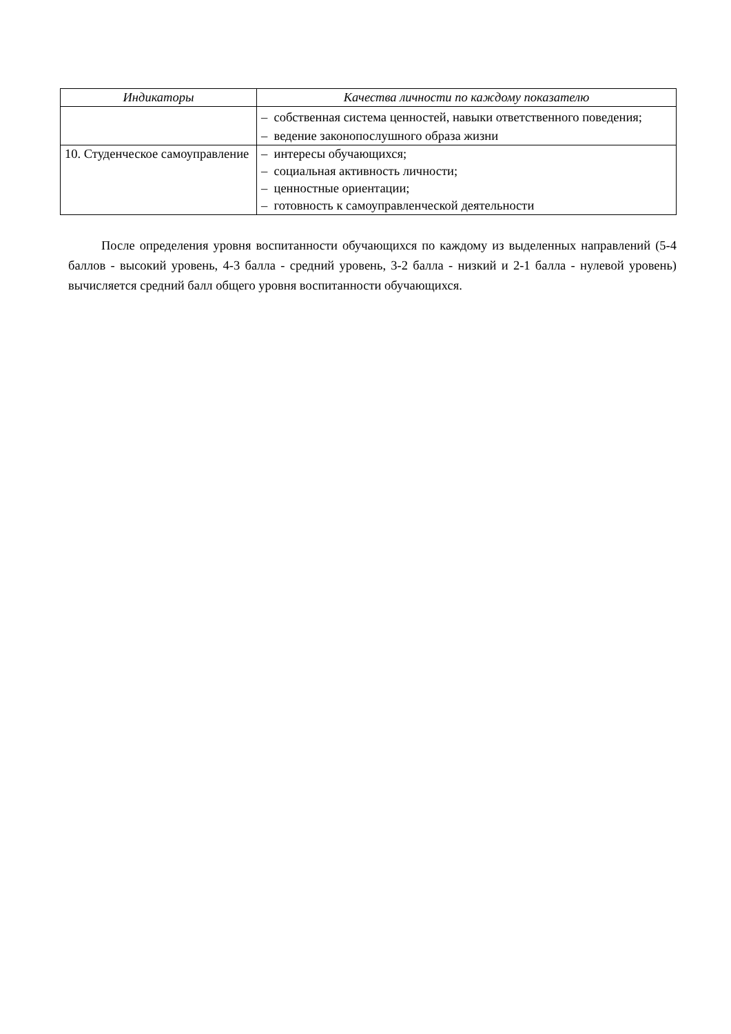| Индикаторы | Качества личности по каждому показателю |
| --- | --- |
| | – собственная система ценностей, навыки ответственного поведения; – ведение законопослушного образа жизни |
| 10. Студенческое самоуправление | – интересы обучающихся; – социальная активность личности; – ценностные ориентации; – готовность к самоуправленческой деятельности |
После определения уровня воспитанности обучающихся по каждому из выделенных направлений (5-4 баллов - высокий уровень, 4-3 балла - средний уровень, 3-2 балла - низкий и 2-1 балла - нулевой уровень) вычисляется средний балл общего уровня воспитанности обучающихся.